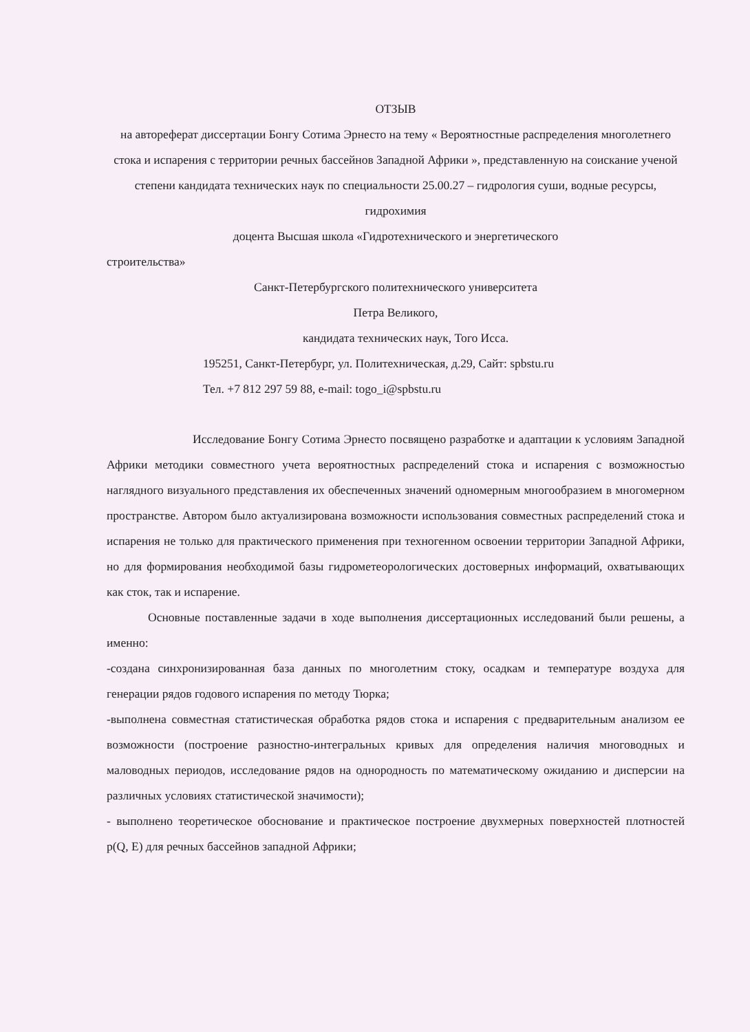ОТЗЫВ
на автореферат диссертации Бонгу Сотима Эрнесто на тему « Вероятностные распределения многолетнего стока и испарения с территории речных бассейнов Западной Африки », представленную на соискание ученой степени кандидата технических наук по специальности 25.00.27 – гидрология суши, водные ресурсы, гидрохимия
доцента Высшая школа «Гидротехнического и энергетического
строительства»
Санкт-Петербургского политехнического университета
Петра Великого,
кандидата технических наук, Того Исса.
195251, Санкт-Петербург, ул. Политехническая, д.29, Сайт: spbstu.ru
Тел. +7 812 297 59 88, e-mail: togo_i@spbstu.ru
Исследование Бонгу Сотима Эрнесто посвящено разработке и адаптации к условиям Западной Африки методики совместного учета вероятностных распределений стока и испарения с возможностью наглядного визуального представления их обеспеченных значений одномерным многообразием в многомерном пространстве. Автором было актуализирована возможности использования совместных распределений стока и испарения не только для практического применения при техногенном освоении территории Западной Африки, но для формирования необходимой базы гидрометеорологических достоверных информаций, охватывающих как сток, так и испарение.
Основные поставленные задачи в ходе выполнения диссертационных исследований были решены, а именно:
-создана синхронизированная база данных по многолетним стоку, осадкам и температуре воздуха для генерации рядов годового испарения по методу Тюрка;
-выполнена совместная статистическая обработка рядов стока и испарения с предварительным анализом ее возможности (построение разностно-интегральных кривых для определения наличия многоводных и маловодных периодов, исследование рядов на однородность по математическому ожиданию и дисперсии на различных условиях статистической значимости);
- выполнено теоретическое обоснование и практическое построение двухмерных поверхностей плотностей p(Q, E) для речных бассейнов западной Африки;